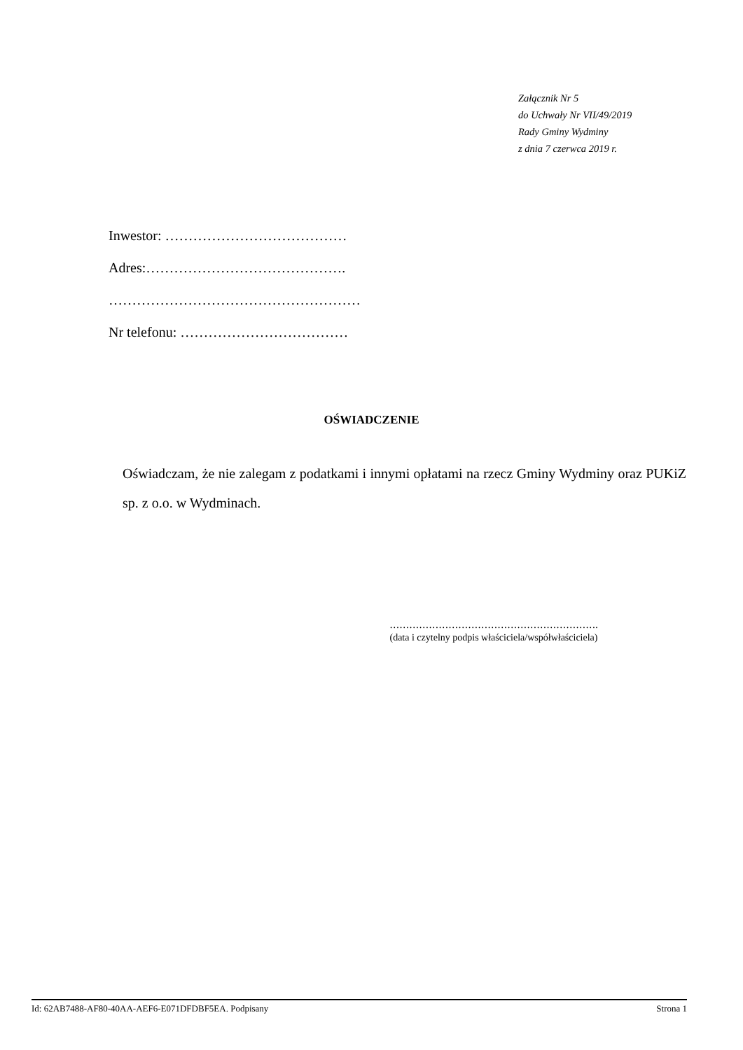Załącznik Nr 5
do Uchwały Nr VII/49/2019
Rady Gminy Wydminy
z dnia 7 czerwca 2019 r.
Inwestor: …………………………………
Adres:…………………………………….
………………………………………………
Nr telefonu: ………………………………
OŚWIADCZENIE
Oświadczam, że nie zalegam z podatkami i innymi opłatami na rzecz Gminy Wydminy oraz PUKiZ sp. z o.o. w Wydminach.
……………………………………………………….
(data i czytelny podpis właściciela/współwłaściciela)
Id: 62AB7488-AF80-40AA-AEF6-E071DFDBF5EA. Podpisany Strona 1